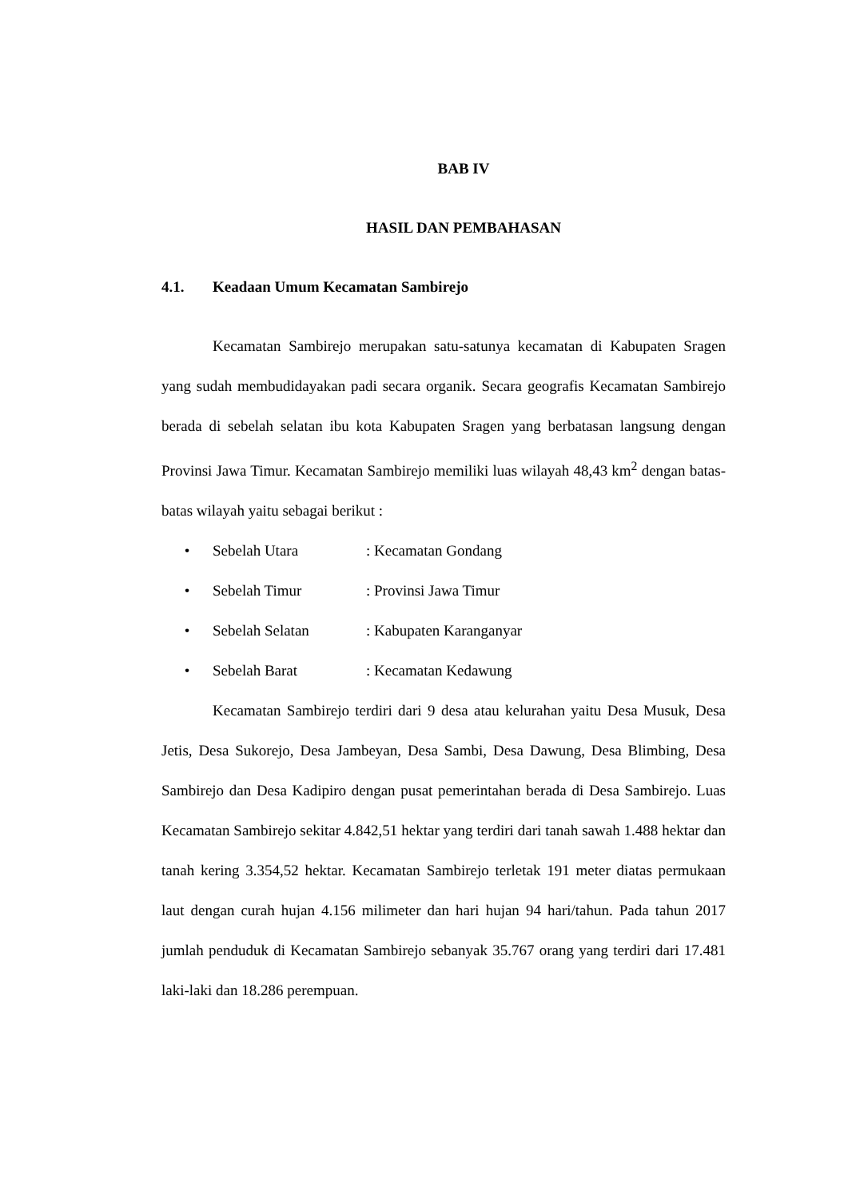BAB IV
HASIL DAN PEMBAHASAN
4.1. Keadaan Umum Kecamatan Sambirejo
Kecamatan Sambirejo merupakan satu-satunya kecamatan di Kabupaten Sragen yang sudah membudidayakan padi secara organik. Secara geografis Kecamatan Sambirejo berada di sebelah selatan ibu kota Kabupaten Sragen yang berbatasan langsung dengan Provinsi Jawa Timur. Kecamatan Sambirejo memiliki luas wilayah 48,43 km<sup>2</sup> dengan batas-batas wilayah yaitu sebagai berikut :
• Sebelah Utara: Kecamatan Gondang
• Sebelah Timur: Provinsi Jawa Timur
• Sebelah Selatan: Kabupaten Karanganyar
• Sebelah Barat: Kecamatan Kedawung
Kecamatan Sambirejo terdiri dari 9 desa atau kelurahan yaitu Desa Musuk, Desa Jetis, Desa Sukorejo, Desa Jambeyan, Desa Sambi, Desa Dawung, Desa Blimbing, Desa Sambirejo dan Desa Kadipiro dengan pusat pemerintahan berada di Desa Sambirejo. Luas Kecamatan Sambirejo sekitar 4.842,51 hektar yang terdiri dari tanah sawah 1.488 hektar dan tanah kering 3.354,52 hektar. Kecamatan Sambirejo terletak 191 meter diatas permukaan laut dengan curah hujan 4.156 milimeter dan hari hujan 94 hari/tahun. Pada tahun 2017 jumlah penduduk di Kecamatan Sambirejo sebanyak 35.767 orang yang terdiri dari 17.481 laki-laki dan 18.286 perempuan.